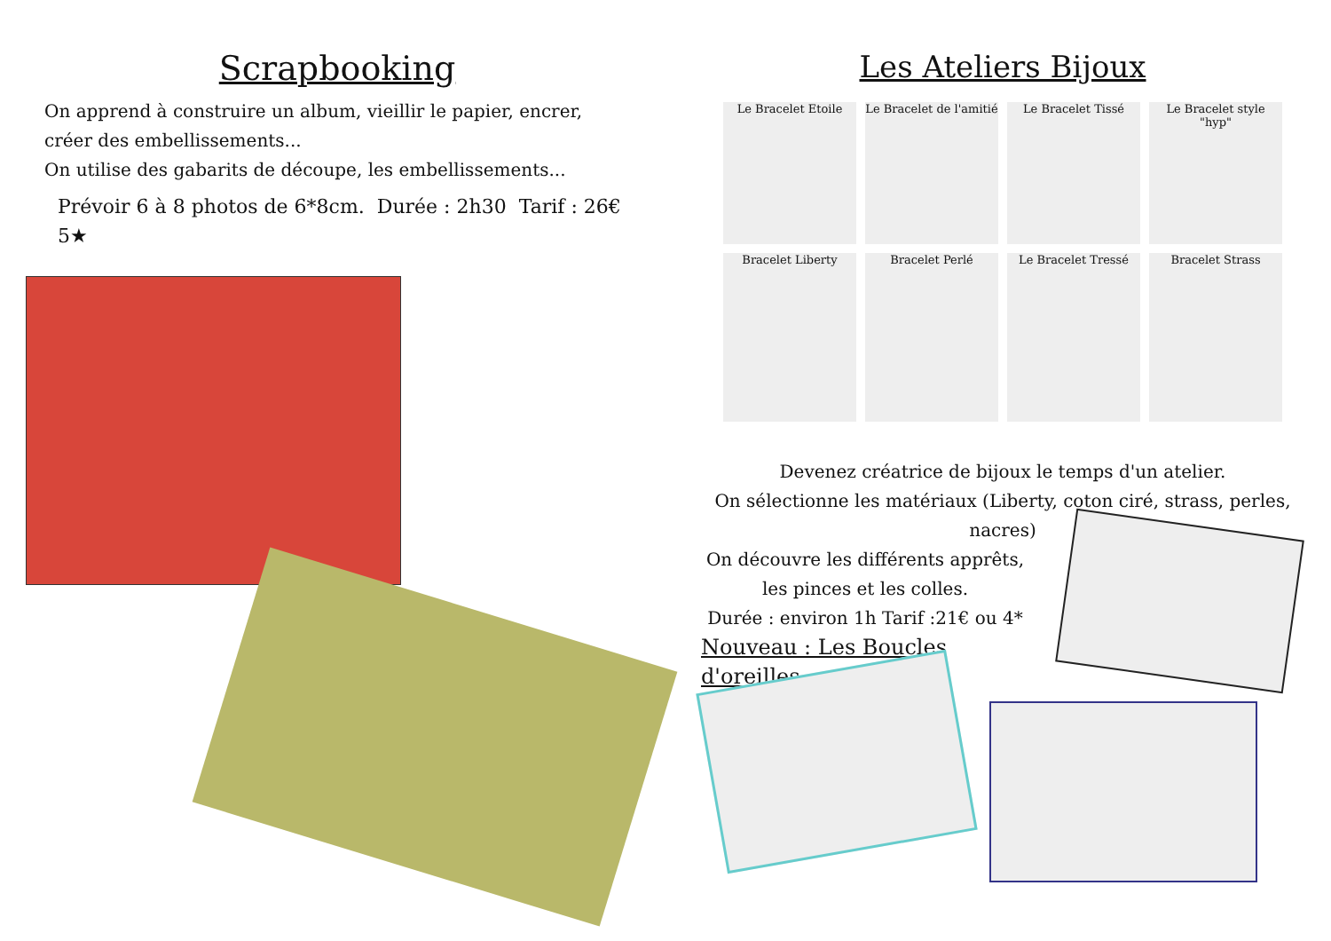Scrapbooking
On apprend à construire un album, vieillir le papier, encrer, créer des embellissements...
On utilise des gabarits de découpe, les embellissements...
Prévoir 6 à 8 photos de 6*8cm. Durée : 2h30 Tarif : 26€ 5★
Les Ateliers Bijoux
Le Bracelet Etoile
Le Bracelet de l'amitié
Le Bracelet Tissé
Le Bracelet style "hyp"
Bracelet Liberty
Bracelet Perlé
Le Bracelet Tressé
Bracelet Strass
Devenez créatrice de bijoux le temps d'un atelier.
On sélectionne les matériaux (Liberty, coton ciré, strass, perles, nacres)
On découvre les différents apprêts, les pinces et les colles.
Durée : environ 1h Tarif :21€ ou 4*
Nouveau : Les Boucles d'oreilles